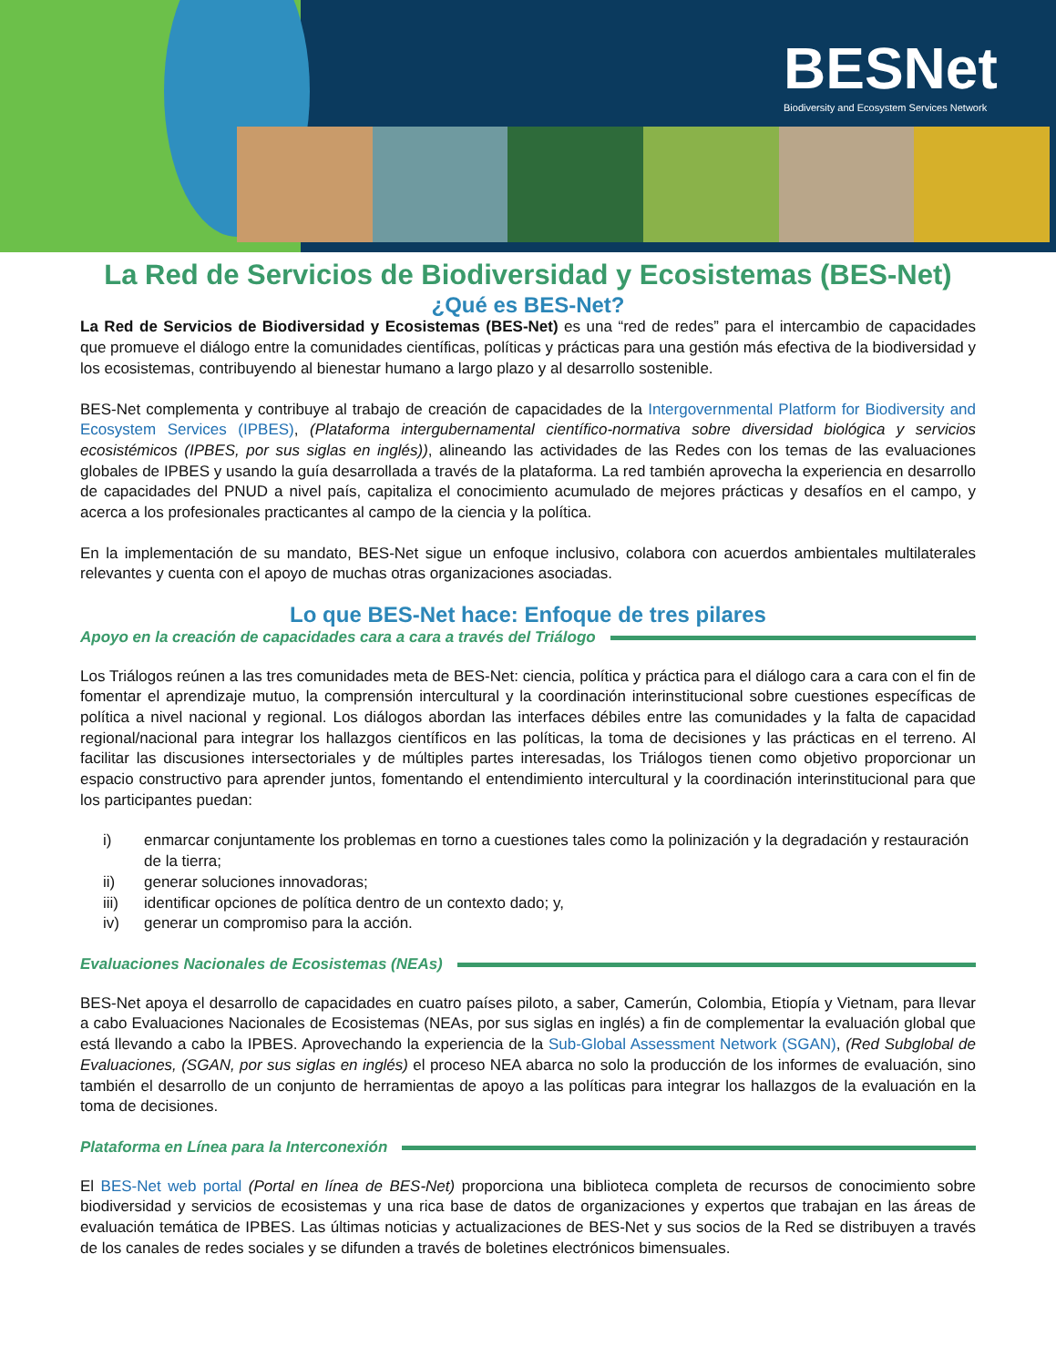BESNet
Biodiversity and Ecosystem Services Network
La Red de Servicios de Biodiversidad y Ecosistemas (BES-Net)
¿Qué es BES-Net?
La Red de Servicios de Biodiversidad y Ecosistemas (BES-Net) es una “red de redes” para el intercambio de capacidades que promueve el diálogo entre la comunidades científicas, políticas y prácticas para una gestión más efectiva de la biodiversidad y los ecosistemas, contribuyendo al bienestar humano a largo plazo y al desarrollo sostenible.
BES-Net complementa y contribuye al trabajo de creación de capacidades de la Intergovernmental Platform for Biodiversity and Ecosystem Services (IPBES), (Plataforma intergubernamental científico-normativa sobre diversidad biológica y servicios ecosistémicos (IPBES, por sus siglas en inglés)), alineando las actividades de las Redes con los temas de las evaluaciones globales de IPBES y usando la guía desarrollada a través de la plataforma. La red también aprovecha la experiencia en desarrollo de capacidades del PNUD a nivel país, capitaliza el conocimiento acumulado de mejores prácticas y desafíos en el campo, y acerca a los profesionales practicantes al campo de la ciencia y la política.
En la implementación de su mandato, BES-Net sigue un enfoque inclusivo, colabora con acuerdos ambientales multilaterales relevantes y cuenta con el apoyo de muchas otras organizaciones asociadas.
Lo que BES-Net hace: Enfoque de tres pilares
Apoyo en la creación de capacidades cara a cara a través del Triálogo
Los Triálogos reúnen a las tres comunidades meta de BES-Net: ciencia, política y práctica para el diálogo cara a cara con el fin de fomentar el aprendizaje mutuo, la comprensión intercultural y la coordinación interinstitucional sobre cuestiones específicas de política a nivel nacional y regional. Los diálogos abordan las interfaces débiles entre las comunidades y la falta de capacidad regional/nacional para integrar los hallazgos científicos en las políticas, la toma de decisiones y las prácticas en el terreno. Al facilitar las discusiones intersectoriales y de múltiples partes interesadas, los Triálogos tienen como objetivo proporcionar un espacio constructivo para aprender juntos, fomentando el entendimiento intercultural y la coordinación interinstitucional para que los participantes puedan:
i) enmarcar conjuntamente los problemas en torno a cuestiones tales como la polinización y la degradación y restauración de la tierra;
ii) generar soluciones innovadoras;
iii) identificar opciones de política dentro de un contexto dado; y,
iv) generar un compromiso para la acción.
Evaluaciones Nacionales de Ecosistemas (NEAs)
BES-Net apoya el desarrollo de capacidades en cuatro países piloto, a saber, Camerún, Colombia, Etiopía y Vietnam, para llevar a cabo Evaluaciones Nacionales de Ecosistemas (NEAs, por sus siglas en inglés) a fin de complementar la evaluación global que está llevando a cabo la IPBES. Aprovechando la experiencia de la Sub-Global Assessment Network (SGAN), (Red Subglobal de Evaluaciones, (SGAN, por sus siglas en inglés) el proceso NEA abarca no solo la producción de los informes de evaluación, sino también el desarrollo de un conjunto de herramientas de apoyo a las políticas para integrar los hallazgos de la evaluación en la toma de decisiones.
Plataforma en Línea para la Interconexión
El BES-Net web portal (Portal en línea de BES-Net) proporciona una biblioteca completa de recursos de conocimiento sobre biodiversidad y servicios de ecosistemas y una rica base de datos de organizaciones y expertos que trabajan en las áreas de evaluación temática de IPBES. Las últimas noticias y actualizaciones de BES-Net y sus socios de la Red se distribuyen a través de los canales de redes sociales y se difunden a través de boletines electrónicos bimensuales.